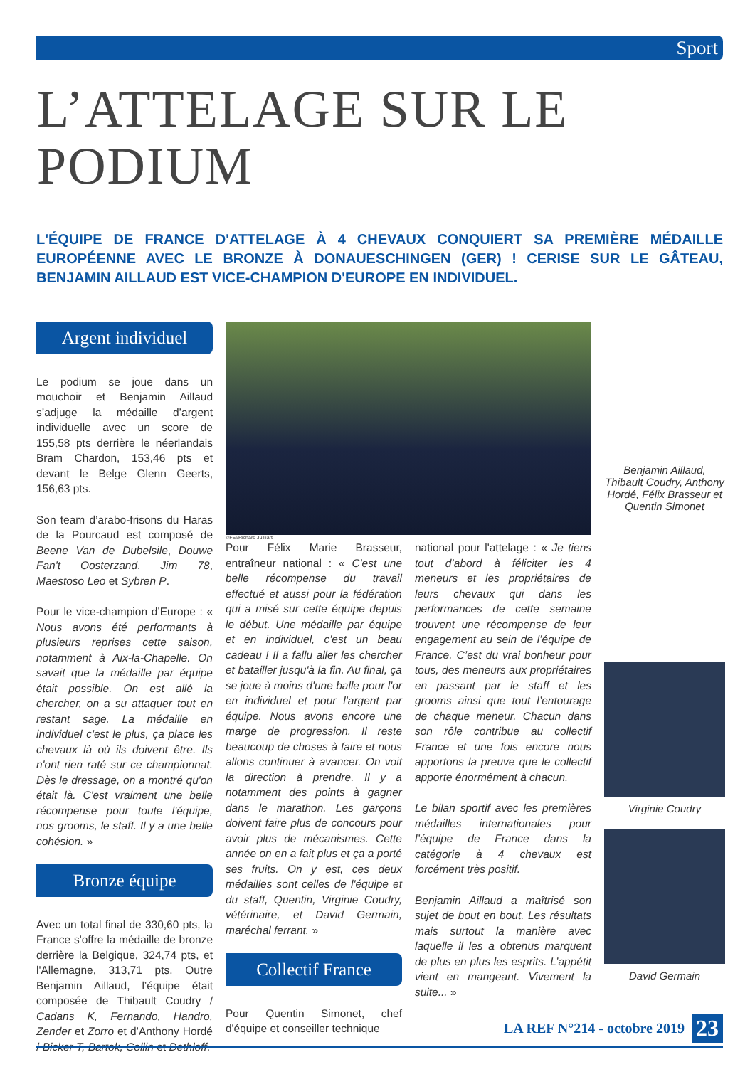Sport
L’ATTELAGE SUR LE
PODIUM
L'ÉQUIPE DE FRANCE D'ATTELAGE À 4 CHEVAUX CONQUIERT SA PREMIÈRE MÉDAILLE EUROPÉENNE AVEC LE BRONZE À DONAUESCHINGEN (GER) ! CERISE SUR LE GÂTEAU, BENJAMIN AILLAUD EST VICE-CHAMPION D'EUROPE EN INDIVIDUEL.
Argent individuel
Le podium se joue dans un mouchoir et Benjamin Aillaud s’adjuge la médaille d’argent individuelle avec un score de 155,58 pts derrière le néerlandais Bram Chardon, 153,46 pts et devant le Belge Glenn Geerts, 156,63 pts.
Son team d’arabo-frisons du Haras de la Pourcaud est composé de Beene Van de Dubelsile, Douwe Fan't Oosterzand, Jim 78, Maestoso Leo et Sybren P.
Pour le vice-champion d’Europe : « Nous avons été performants à plusieurs reprises cette saison, notamment à Aix-la-Chapelle. On savait que la médaille par équipe était possible. On est allé la chercher, on a su attaquer tout en restant sage. La médaille en individuel c'est le plus, ça place les chevaux là où ils doivent être. Ils n'ont rien raté sur ce championnat. Dès le dressage, on a montré qu'on était là. C'est vraiment une belle récompense pour toute l'équipe, nos grooms, le staff. Il y a une belle cohésion. »
Bronze équipe
Avec un total final de 330,60 pts, la France s'offre la médaille de bronze derrière la Belgique, 324,74 pts, et l'Allemagne, 313,71 pts. Outre Benjamin Aillaud, l’équipe était composée de Thibault Coudry / Cadans K, Fernando, Handro, Zender et Zorro et d’Anthony Hordé / Bicker T, Bartok, Collin et Dethloff.
©FEI/Richard Juilliart
Pour Félix Marie Brasseur, entraîneur national : « C'est une belle récompense du travail effectué et aussi pour la fédération qui a misé sur cette équipe depuis le début. Une médaille par équipe et en individuel, c'est un beau cadeau ! Il a fallu aller les chercher et batailler jusqu'à la fin. Au final, ça se joue à moins d'une balle pour l'or en individuel et pour l'argent par équipe. Nous avons encore une marge de progression. Il reste beaucoup de choses à faire et nous allons continuer à avancer. On voit la direction à prendre. Il y a notamment des points à gagner dans le marathon. Les garçons doivent faire plus de concours pour avoir plus de mécanismes. Cette année on en a fait plus et ça a porté ses fruits. On y est, ces deux médailles sont celles de l'équipe et du staff, Quentin, Virginie Coudry, vétérinaire, et David Germain, maréchal ferrant. »
Collectif France
Pour Quentin Simonet, chef d'équipe et conseiller technique
national pour l'attelage : « Je tiens tout d’abord à féliciter les 4 meneurs et les propriétaires de leurs chevaux qui dans les performances de cette semaine trouvent une récompense de leur engagement au sein de l’équipe de France. C’est du vrai bonheur pour tous, des meneurs aux propriétaires en passant par le staff et les grooms ainsi que tout l’entourage de chaque meneur. Chacun dans son rôle contribue au collectif France et une fois encore nous apportons la preuve que le collectif apporte énormément à chacun.
Le bilan sportif avec les premières médailles internationales pour l’équipe de France dans la catégorie à 4 chevaux est forcément très positif.
Benjamin Aillaud a maîtrisé son sujet de bout en bout. Les résultats mais surtout la manière avec laquelle il les a obtenus marquent de plus en plus les esprits. L’appétit vient en mangeant. Vivement la suite... »
Benjamin Aillaud, Thibault Coudry, Anthony Hordé, Félix Brasseur et Quentin Simonet
Virginie Coudry
David Germain
LA REF N°214 - octobre 2019 23